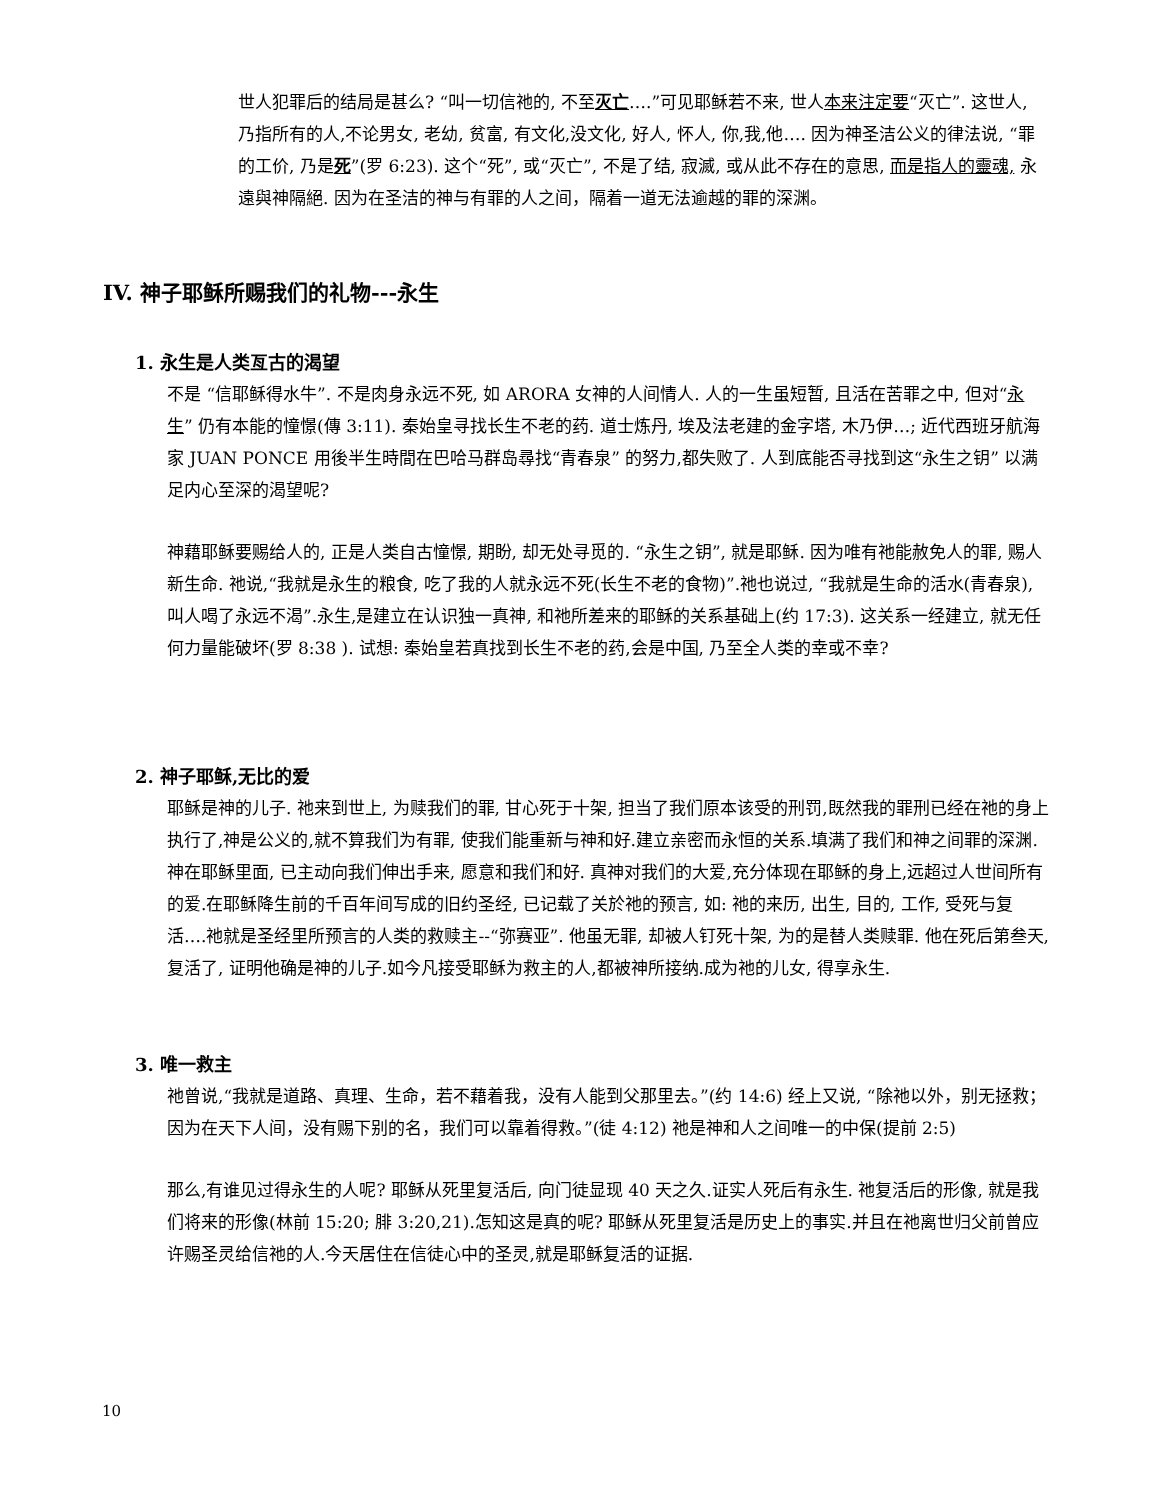世人犯罪后的结局是甚么? “叫一切信祂的, 不至灭亡….”可见耶稣若不来, 世人本来注定要“灭亡”. 这世人, 乃指所有的人,不论男女, 老幼, 贫富, 有文化,没文化, 好人, 怀人, 你,我,他…. 因为神圣洁公义的律法说, “罪的工价, 乃是死”(罗 6:23). 这个“死”, 或“灭亡”, 不是了结, 寂滅, 或从此不存在的意思, 而是指人的靈魂, 永遠與神隔絕. 因为在圣洁的神与有罪的人之间，隔着一道无法逾越的罪的深渊。
IV. 神子耶稣所赐我们的礼物---永生
1. 永生是人类亙古的渴望
不是 “信耶稣得水牛”. 不是肉身永远不死, 如 ARORA 女神的人间情人. 人的一生虽短暂, 且活在苦罪之中, 但对“永生” 仍有本能的憧憬(傳 3:11). 秦始皇寻找长生不老的药. 道士炼丹, 埃及法老建的金字塔, 木乃伊…; 近代西班牙航海家 JUAN PONCE 用後半生時間在巴哈马群岛尋找“青春泉” 的努力,都失败了. 人到底能否寻找到这“永生之钥” 以满足内心至深的渴望呢?
神藉耶稣要赐给人的, 正是人类自古憧憬, 期盼, 却无处寻觅的. “永生之钥”, 就是耶稣. 因为唯有祂能赦免人的罪, 赐人新生命. 祂说,“我就是永生的粮食, 吃了我的人就永远不死(长生不老的食物)”.祂也说过, “我就是生命的活水(青春泉), 叫人喝了永远不渴”.永生,是建立在认识独一真神, 和祂所差来的耶稣的关系基础上(约 17:3). 这关系一经建立, 就无任何力量能破坏(罗 8:38 ). 试想: 秦始皇若真找到长生不老的药,会是中国, 乃至全人类的幸或不幸?
2. 神子耶稣,无比的爱
耶稣是神的儿子. 祂来到世上, 为赎我们的罪, 甘心死于十架, 担当了我们原本该受的刑罚,既然我的罪刑已经在祂的身上执行了,神是公义的,就不算我们为有罪, 使我们能重新与神和好.建立亲密而永恒的关系.填满了我们和神之间罪的深渊.神在耶稣里面, 已主动向我们伸出手来, 愿意和我们和好. 真神对我们的大爱,充分体现在耶稣的身上,远超过人世间所有的爱.在耶稣降生前的千百年间写成的旧约圣经, 已记载了关於祂的预言, 如: 祂的来历, 出生, 目的, 工作, 受死与复活….祂就是圣经里所预言的人类的救赎主--“弥赛亚”. 他虽无罪, 却被人钉死十架, 为的是替人类赎罪. 他在死后第叁天, 复活了, 证明他确是神的儿子.如今凡接受耶稣为救主的人,都被神所接纳.成为祂的儿女, 得享永生.
3. 唯一救主
祂曾说,“我就是道路、真理、生命，若不藉着我，没有人能到父那里去。”(约 14:6) 经上又说, “除祂以外，别无拯救；因为在天下人间，没有赐下别的名，我们可以靠着得救。”(徒 4:12) 祂是神和人之间唯一的中保(提前 2:5)
那么,有谁见过得永生的人呢? 耶稣从死里复活后, 向门徒显现 40 天之久.证实人死后有永生. 祂复活后的形像, 就是我们将来的形像(林前 15:20; 腓 3:20,21).怎知这是真的呢? 耶稣从死里复活是历史上的事实.并且在祂离世归父前曾应许赐圣灵给信祂的人.今天居住在信徒心中的圣灵,就是耶稣复活的证据.
10